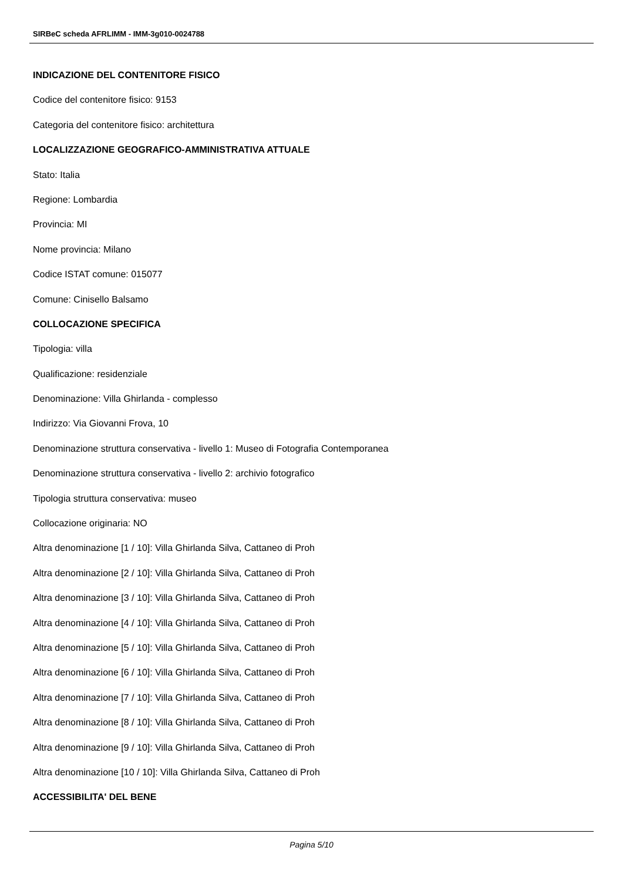SIRBeC scheda AFRLIMM - IMM-3g010-0024788
INDICAZIONE DEL CONTENITORE FISICO
Codice del contenitore fisico: 9153
Categoria del contenitore fisico: architettura
LOCALIZZAZIONE GEOGRAFICO-AMMINISTRATIVA ATTUALE
Stato: Italia
Regione: Lombardia
Provincia: MI
Nome provincia: Milano
Codice ISTAT comune: 015077
Comune: Cinisello Balsamo
COLLOCAZIONE SPECIFICA
Tipologia: villa
Qualificazione: residenziale
Denominazione: Villa Ghirlanda - complesso
Indirizzo: Via Giovanni Frova, 10
Denominazione struttura conservativa - livello 1: Museo di Fotografia Contemporanea
Denominazione struttura conservativa - livello 2: archivio fotografico
Tipologia struttura conservativa: museo
Collocazione originaria: NO
Altra denominazione [1 / 10]: Villa Ghirlanda Silva, Cattaneo di Proh
Altra denominazione [2 / 10]: Villa Ghirlanda Silva, Cattaneo di Proh
Altra denominazione [3 / 10]: Villa Ghirlanda Silva, Cattaneo di Proh
Altra denominazione [4 / 10]: Villa Ghirlanda Silva, Cattaneo di Proh
Altra denominazione [5 / 10]: Villa Ghirlanda Silva, Cattaneo di Proh
Altra denominazione [6 / 10]: Villa Ghirlanda Silva, Cattaneo di Proh
Altra denominazione [7 / 10]: Villa Ghirlanda Silva, Cattaneo di Proh
Altra denominazione [8 / 10]: Villa Ghirlanda Silva, Cattaneo di Proh
Altra denominazione [9 / 10]: Villa Ghirlanda Silva, Cattaneo di Proh
Altra denominazione [10 / 10]: Villa Ghirlanda Silva, Cattaneo di Proh
ACCESSIBILITA' DEL BENE
Pagina 5/10